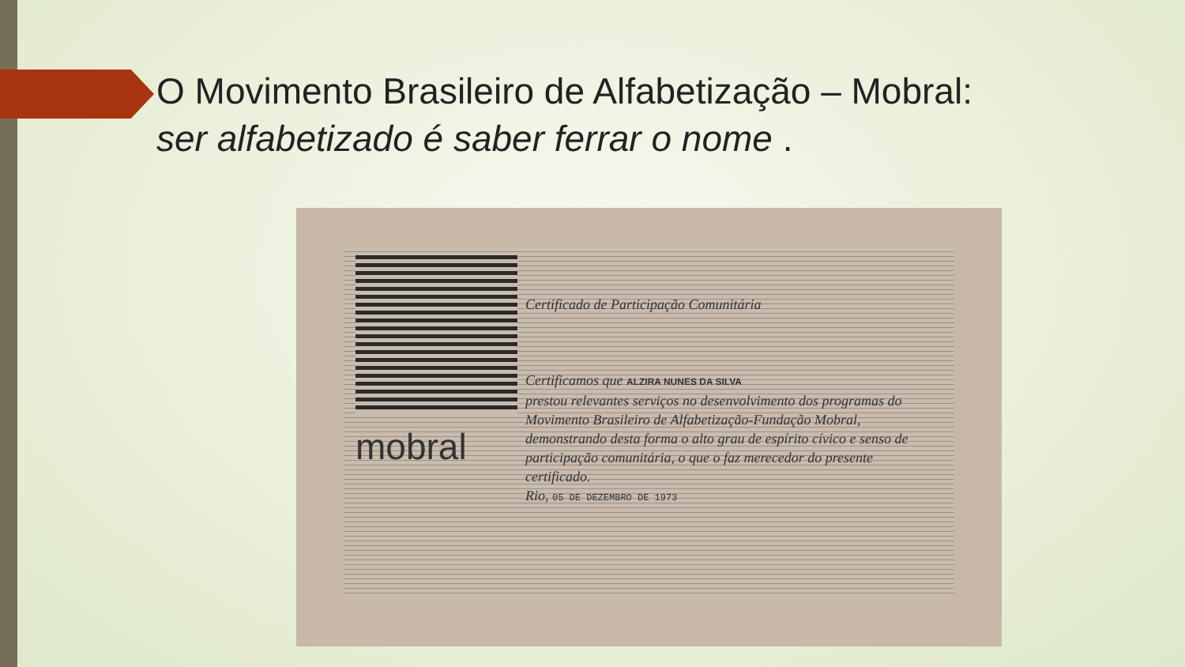O Movimento Brasileiro de Alfabetização – Mobral:
ser alfabetizado é saber ferrar o nome .
mobral
Certificado de Participação Comunitária
Certificamos que ALZIRA NUNES DA SILVA
prestou relevantes serviços no desenvolvimento dos programas do Movimento Brasileiro de Alfabetização-Fundação Mobral, demonstrando desta forma o alto grau de espírito cívico e senso de participação comunitária, o que o faz merecedor do presente certificado.
Rio, 05 DE DEZEMBRO DE 1973